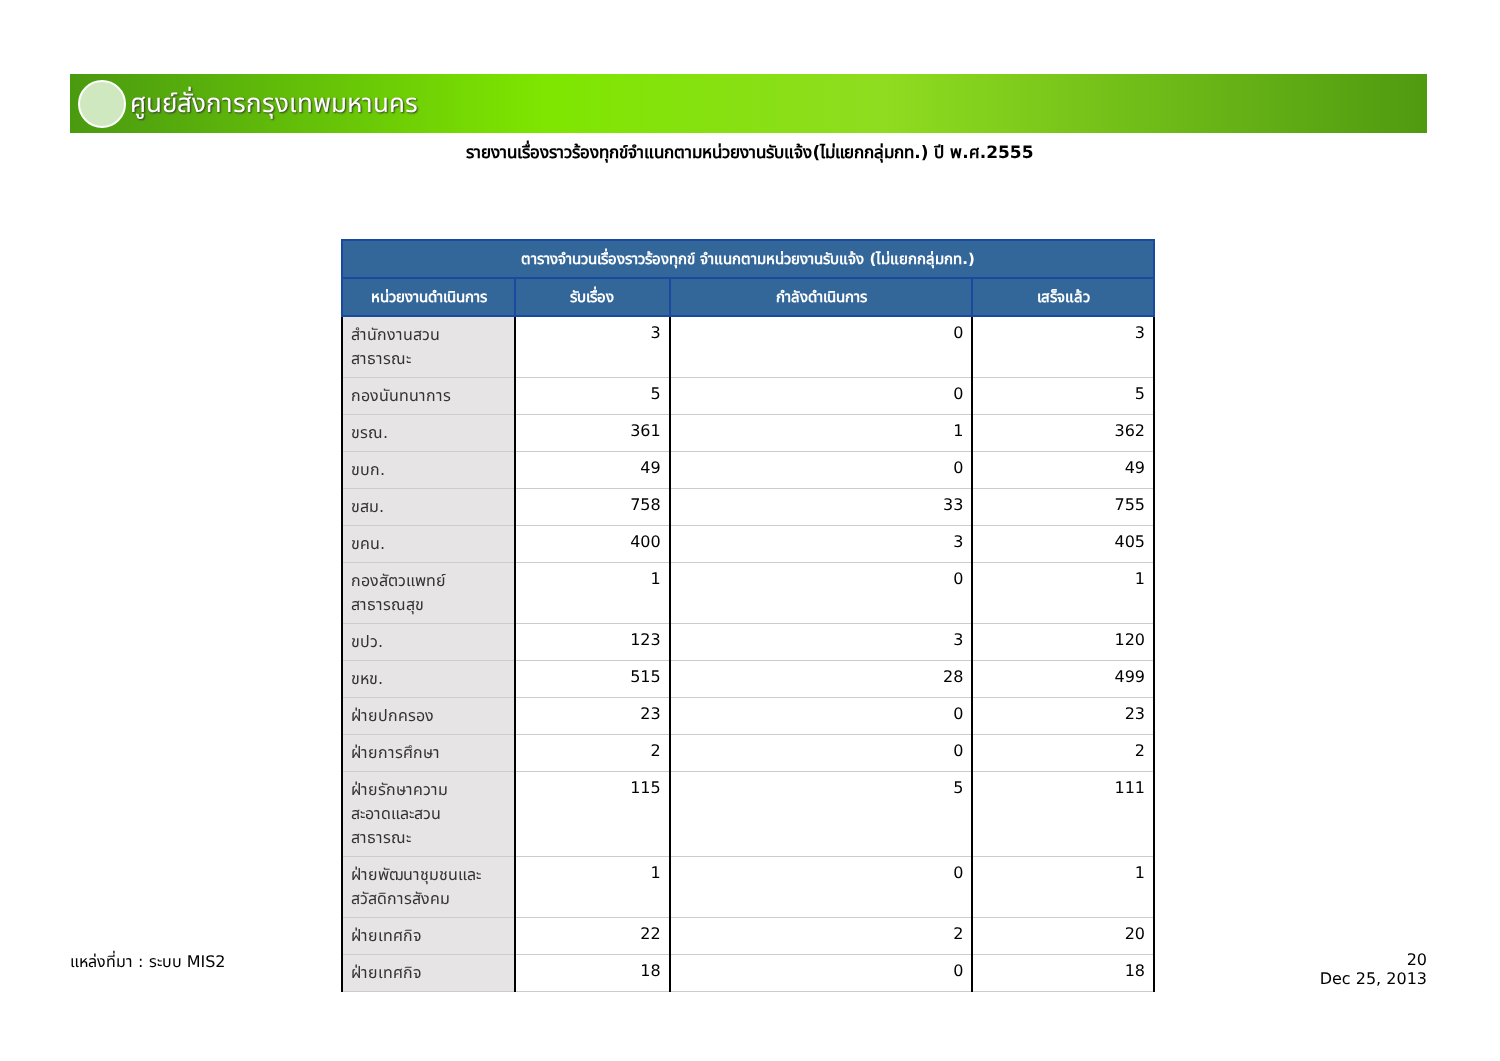ศูนย์สั่งการกรุงเทพมหานคร
รายงานเรื่องราวร้องทุกข์จำแนกตามหน่วยงานรับแจ้ง(ไม่แยกกลุ่มกท.) ปี พ.ศ.2555
| ตารางจำนวนเรื่องราวร้องทุกข์ จำแนกตามหน่วยงานรับแจ้ง (ไม่แยกกลุ่มกท.) | | | |
| --- | --- | --- | --- |
| หน่วยงานดำเนินการ | รับเรื่อง | กำลังดำเนินการ | เสร็จแล้ว |
| สำนักงานสวน สาธารณะ | 3 | 0 | 3 |
| กองนันทนาการ | 5 | 0 | 5 |
| ขรณ. | 361 | 1 | 362 |
| ขบก. | 49 | 0 | 49 |
| ขสม. | 758 | 33 | 755 |
| ขคน. | 400 | 3 | 405 |
| กองสัตวแพทย์ สาธารณสุข | 1 | 0 | 1 |
| ขปว. | 123 | 3 | 120 |
| ขหข. | 515 | 28 | 499 |
| ฝ่ายปกครอง | 23 | 0 | 23 |
| ฝ่ายการศึกษา | 2 | 0 | 2 |
| ฝ่ายรักษาความ สะอาดและสวน สาธารณะ | 115 | 5 | 111 |
| ฝ่ายพัฒนาชุมชนและ สวัสดิการสังคม | 1 | 0 | 1 |
| ฝ่ายเทศกิจ | 22 | 2 | 20 |
| ฝ่ายเทศกิจ | 18 | 0 | 18 |
แหล่งที่มา : ระบบ MIS2
20
Dec 25, 2013